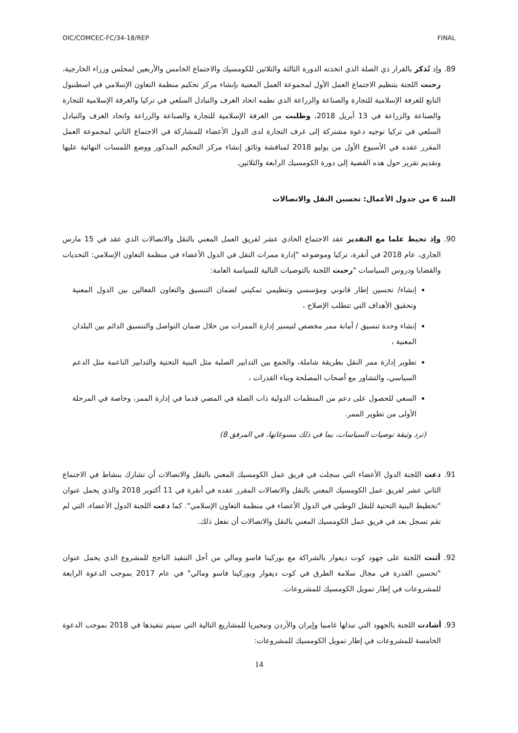OIC/COMCEC-FC/34-18/REP FINAL
89. وإذ تُذكر بالقرار ذي الصلة الذي اتخذته الدورة الثالثة والثلاثين للكومسيك والاجتماع الخامس والأربعين لمجلس وزراء الخارجية، رحبت اللجنة بتنظيم الاجتماع العمل الأول لمجموعة العمل المعنية بإنشاء مركز تحكيم منظمة التعاون الإسلامي في اسطنبول التابع للغرفة الإسلامية للتجارة والصناعة والزراعة الذي نظمه اتحاد الغرف والتبادل السلعي في تركيا والغرفة الإسلامية للتجارة والصناعة والزراعة في 13 أبريل 2018، وطلبت من الغرفة الإسلامية للتجارة والصناعة والزراعة واتحاد الغرف والتبادل السلعي في تركيا توجيه دعوة مشتركة إلى غرف التجارة لدى الدول الأعضاء للمشاركة في الاجتماع الثاني لمجموعة العمل المقرر عقده في الأسبوع الأول من يوليو 2018 لمناقشة وثائق إنشاء مركز التحكيم المذكور ووضع اللمسات النهائية عليها وتقديم تقرير حول هذه القضية إلى دورة الكومسيك الرابعة والثلاثين.
البند 6 من جدول الأعمال: تحسين النقل والاتصالات
90. وإذ تحيط علما مع التقدير عقد الاجتماع الحادي عشر لفريق العمل المعني بالنقل والاتصالات الذي عقد في 15 مارس الجاري، عام 2018 في أنقرة، تركيا وموضوعه "إدارة ممرات النقل في الدول الأعضاء في منظمة التعاون الإسلامي: التحديات والقضايا ودروس السياسات "رحبت اللجنة بالتوصيات التالية للسياسة العامة:
إنشاء/ تحسين إطار قانوني ومؤسسي وتنظيمي تمكيني لضمان التنسيق والتعاون الفعالين بين الدول المعنية وتحقيق الأهداف التي تتطلب الإصلاح ،
إنشاء وحدة تنسيق / أمانة ممر مخصص لتيسير إدارة الممرات من خلال ضمان التواصل والتنسيق الدائم بين البلدان المعنية ،
تطوير إدارة ممر النقل بطريقة شاملة، والجمع بين التدابير الصلبة مثل البنية التحتية والتدابير الناعمة مثل الدعم السياسي، والتشاور مع أصحاب المصلحة وبناء القدرات ،
السعي للحصول على دعم من المنظمات الدولية ذات الصلة في المضي قدما في إدارة الممر، وخاصة في المرحلة الأولى من تطوير الممر.
(ترد وثيقة توصيات السياسات، بما في ذلك مسوغاتها، في المرفق 8)
91. دعت اللجنة الدول الأعضاء التي سجلت في فريق عمل الكومسيك المعني بالنقل والاتصالات أن تشارك بنشاط في الاجتماع الثاني عشر لفريق عمل الكومسيك المعني بالنقل والاتصالات المقرر عقده في أنقرة في 11 أكتوبر 2018 والذي يحمل عنوان "تخطيط البنية التحتية للنقل الوطني في الدول الأعضاء في منظمة التعاون الإسلامي". كما دعت اللجنة الدول الأعضاء، التي لم تقم تسجل بعد في فريق عمل الكومسيك المعني بالنقل والاتصالات أن نفعل ذلك.
92. أثنت اللجنة على جهود كوت ديفوار بالشراكة مع بوركينا فاسو ومالي من أجل التنفيذ الناجح للمشروع الذي يحمل عنوان "تحسين القدرة في مجال سلامة الطرق في كوت ديفوار وبوركينا فاسو ومالي" في عام 2017 بموجب الدعوة الرابعة للمشروعات في إطار تمويل الكومسيك للمشروعات.
93. أشادت اللجنة بالجهود التي تبذلها غامبيا وإيران والأردن ونيجيريا للمشاريع التالية التي سيتم تنفيذها في 2018 بموجب الدعوة الخامسة للمشروعات في إطار تمويل الكومسيك للمشروعات:
14